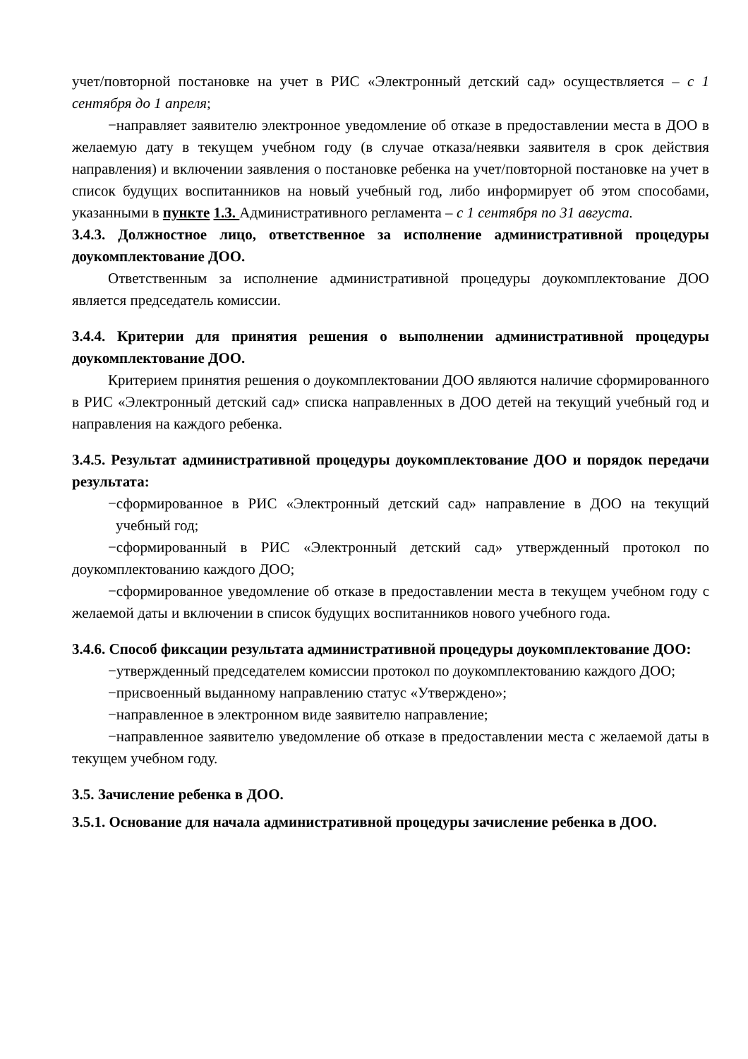учет/повторной постановке на учет в РИС «Электронный детский сад» осуществляется – с 1 сентября до 1 апреля;
−направляет заявителю электронное уведомление об отказе в предоставлении места в ДОО в желаемую дату в текущем учебном году (в случае отказа/неявки заявителя в срок действия направления) и включении заявления о постановке ребенка на учет/повторной постановке на учет в список будущих воспитанников на новый учебный год, либо информирует об этом способами, указанными в пункте 1.3. Административного регламента – с 1 сентября по 31 августа.
3.4.3. Должностное лицо, ответственное за исполнение административной процедуры доукомплектование ДОО.
Ответственным за исполнение административной процедуры доукомплектование ДОО является председатель комиссии.
3.4.4. Критерии для принятия решения о выполнении административной процедуры доукомплектование ДОО.
Критерием принятия решения о доукомплектовании ДОО являются наличие сформированного в РИС «Электронный детский сад» списка направленных в ДОО детей на текущий учебный год и направления на каждого ребенка.
3.4.5. Результат административной процедуры доукомплектование ДОО и порядок передачи результата:
−сформированное в РИС «Электронный детский сад» направление в ДОО на текущий учебный год;
−сформированный в РИС «Электронный детский сад» утвержденный протокол по доукомплектованию каждого ДОО;
−сформированное уведомление об отказе в предоставлении места в текущем учебном году с желаемой даты и включении в список будущих воспитанников нового учебного года.
3.4.6. Способ фиксации результата административной процедуры доукомплектование ДОО:
−утвержденный председателем комиссии протокол по доукомплектованию каждого ДОО;
−присвоенный выданному направлению статус «Утверждено»;
−направленное в электронном виде заявителю направление;
−направленное заявителю уведомление об отказе в предоставлении места с желаемой даты в текущем учебном году.
3.5. Зачисление ребенка в ДОО.
3.5.1. Основание для начала административной процедуры зачисление ребенка в ДОО.